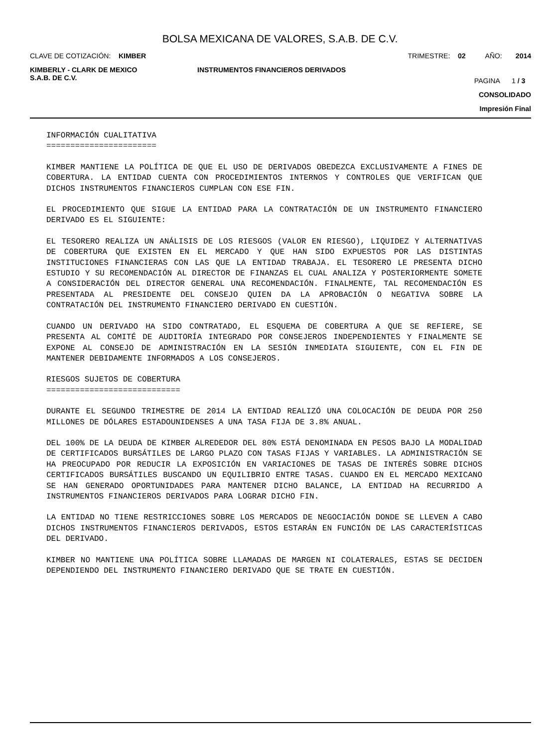BOLSA MEXICANA DE VALORES, S.A.B. DE C.V.
CLAVE DE COTIZACIÓN: KIMBER TRIMESTRE: 02 AÑO: 2014
KIMBERLY - CLARK DE MEXICO
S.A.B. DE C.V. INSTRUMENTOS FINANCIEROS DERIVADOS PAGINA 1 / 3
CONSOLIDADO
Impresión Final
INFORMACIÓN CUALITATIVA
=======================
KIMBER MANTIENE LA POLÍTICA DE QUE EL USO DE DERIVADOS OBEDEZCA EXCLUSIVAMENTE A FINES DE COBERTURA. LA ENTIDAD CUENTA CON PROCEDIMIENTOS INTERNOS Y CONTROLES QUE VERIFICAN QUE DICHOS INSTRUMENTOS FINANCIEROS CUMPLAN CON ESE FIN.
EL PROCEDIMIENTO QUE SIGUE LA ENTIDAD PARA LA CONTRATACIÓN DE UN INSTRUMENTO FINANCIERO DERIVADO ES EL SIGUIENTE:
EL TESORERO REALIZA UN ANÁLISIS DE LOS RIESGOS (VALOR EN RIESGO), LIQUIDEZ Y ALTERNATIVAS DE COBERTURA QUE EXISTEN EN EL MERCADO Y QUE HAN SIDO EXPUESTOS POR LAS DISTINTAS INSTITUCIONES FINANCIERAS CON LAS QUE LA ENTIDAD TRABAJA. EL TESORERO LE PRESENTA DICHO ESTUDIO Y SU RECOMENDACIÓN AL DIRECTOR DE FINANZAS EL CUAL ANALIZA Y POSTERIORMENTE SOMETE A CONSIDERACIÓN DEL DIRECTOR GENERAL UNA RECOMENDACIÓN. FINALMENTE, TAL RECOMENDACIÓN ES PRESENTADA AL PRESIDENTE DEL CONSEJO QUIEN DA LA APROBACIÓN O NEGATIVA SOBRE LA CONTRATACIÓN DEL INSTRUMENTO FINANCIERO DERIVADO EN CUESTIÓN.
CUANDO UN DERIVADO HA SIDO CONTRATADO, EL ESQUEMA DE COBERTURA A QUE SE REFIERE, SE PRESENTA AL COMITÉ DE AUDITORÍA INTEGRADO POR CONSEJEROS INDEPENDIENTES Y FINALMENTE SE EXPONE AL CONSEJO DE ADMINISTRACIÓN EN LA SESIÓN INMEDIATA SIGUIENTE, CON EL FIN DE MANTENER DEBIDAMENTE INFORMADOS A LOS CONSEJEROS.
RIESGOS SUJETOS DE COBERTURA
============================
DURANTE EL SEGUNDO TRIMESTRE DE 2014 LA ENTIDAD REALIZÓ UNA COLOCACIÓN DE DEUDA POR 250 MILLONES DE DÓLARES ESTADOUNIDENSES A UNA TASA FIJA DE 3.8% ANUAL.
DEL 100% DE LA DEUDA DE KIMBER ALREDEDOR DEL 80% ESTÁ DENOMINADA EN PESOS BAJO LA MODALIDAD DE CERTIFICADOS BURSÁTILES DE LARGO PLAZO CON TASAS FIJAS Y VARIABLES. LA ADMINISTRACIÓN SE HA PREOCUPADO POR REDUCIR LA EXPOSICIÓN EN VARIACIONES DE TASAS DE INTERÉS SOBRE DICHOS CERTIFICADOS BURSÁTILES BUSCANDO UN EQUILIBRIO ENTRE TASAS. CUANDO EN EL MERCADO MEXICANO SE HAN GENERADO OPORTUNIDADES PARA MANTENER DICHO BALANCE, LA ENTIDAD HA RECURRIDO A INSTRUMENTOS FINANCIEROS DERIVADOS PARA LOGRAR DICHO FIN.
LA ENTIDAD NO TIENE RESTRICCIONES SOBRE LOS MERCADOS DE NEGOCIACIÓN DONDE SE LLEVEN A CABO DICHOS INSTRUMENTOS FINANCIEROS DERIVADOS, ESTOS ESTARÁN EN FUNCIÓN DE LAS CARACTERÍSTICAS DEL DERIVADO.
KIMBER NO MANTIENE UNA POLÍTICA SOBRE LLAMADAS DE MARGEN NI COLATERALES, ESTAS SE DECIDEN DEPENDIENDO DEL INSTRUMENTO FINANCIERO DERIVADO QUE SE TRATE EN CUESTIÓN.